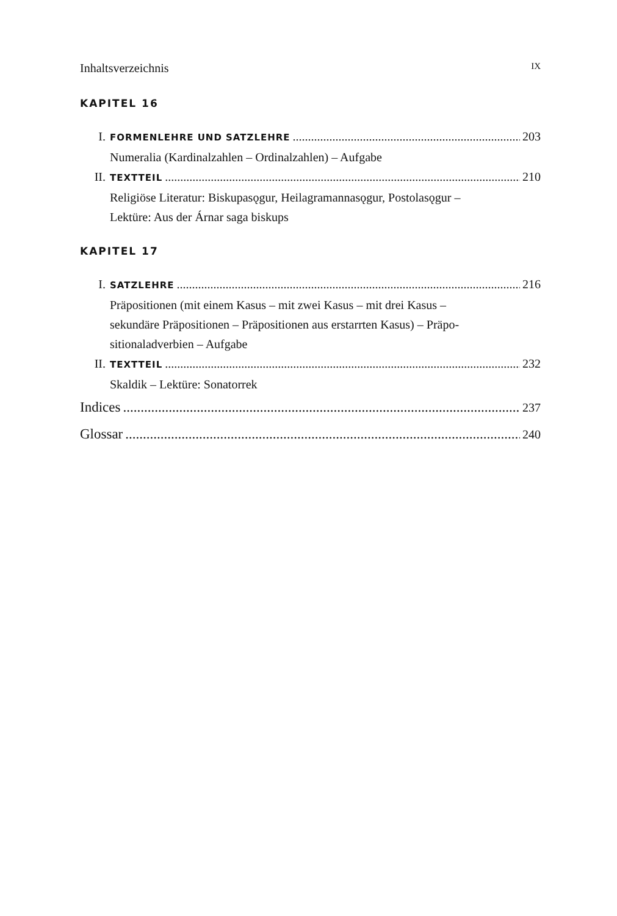Inhaltsverzeichnis IX
KAPITEL 16
I. FORMENLEHRE UND SATZLEHRE 203
Numeralia (Kardinalzahlen – Ordinalzahlen) – Aufgabe
II. TEXTTEIL 210
Religiöse Literatur: Biskupasǫgur, Heilagramannasǫgur, Postolasǫgur –
Lektüre: Aus der Árnar saga biskups
KAPITEL 17
I. SATZLEHRE 216
Präpositionen (mit einem Kasus – mit zwei Kasus – mit drei Kasus –
sekundäre Präpositionen – Präpositionen aus erstarrten Kasus) – Präpo-
sitionaladverbien – Aufgabe
II. TEXTTEIL 232
Skaldik – Lektüre: Sonatorrek
Indices 237
Glossar 240